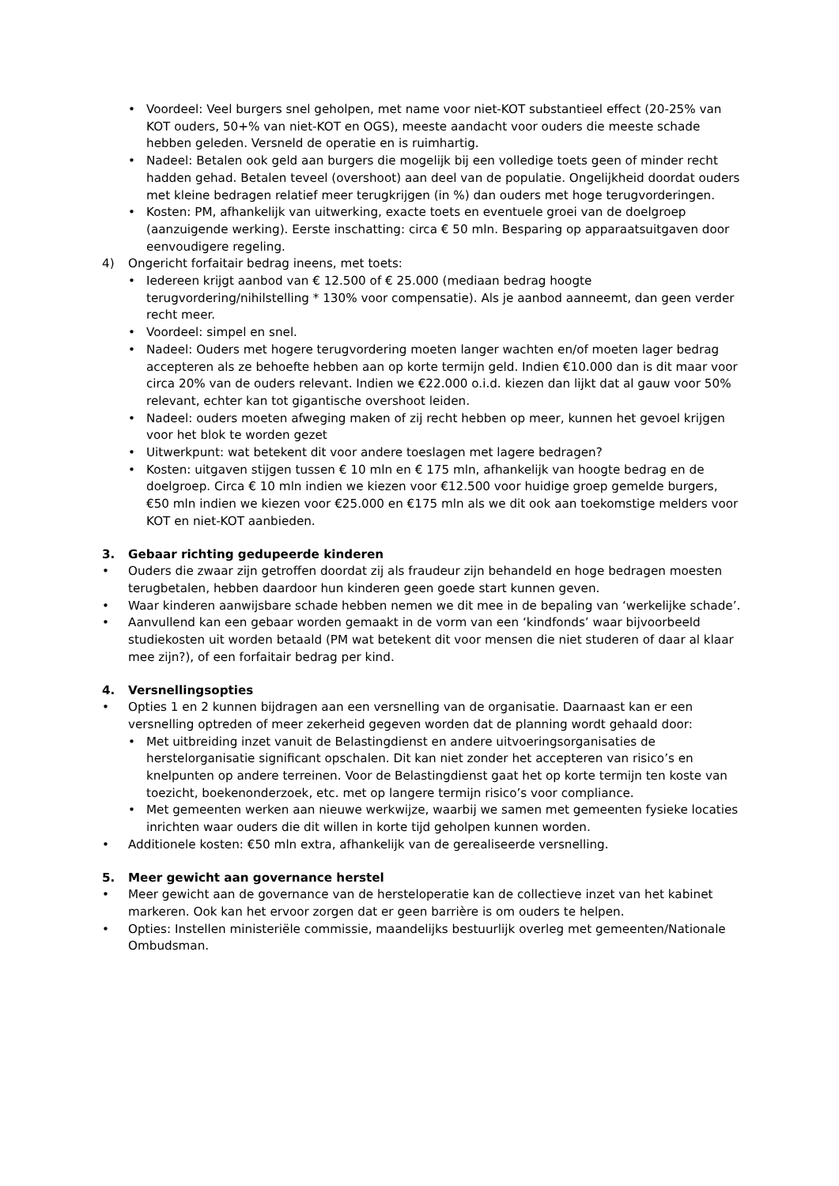• Voordeel: Veel burgers snel geholpen, met name voor niet-KOT substantieel effect (20-25% van KOT ouders, 50+% van niet-KOT en OGS), meeste aandacht voor ouders die meeste schade hebben geleden. Versneld de operatie en is ruimhartig.
• Nadeel: Betalen ook geld aan burgers die mogelijk bij een volledige toets geen of minder recht hadden gehad. Betalen teveel (overshoot) aan deel van de populatie. Ongelijkheid doordat ouders met kleine bedragen relatief meer terugkrijgen (in %) dan ouders met hoge terugvorderingen.
• Kosten: PM, afhankelijk van uitwerking, exacte toets en eventuele groei van de doelgroep (aanzuigende werking). Eerste inschatting: circa € 50 mln. Besparing op apparaatsuitgaven door eenvoudigere regeling.
4) Ongericht forfaitair bedrag ineens, met toets:
• Iedereen krijgt aanbod van € 12.500 of € 25.000 (mediaan bedrag hoogte terugvordering/nihilstelling * 130% voor compensatie). Als je aanbod aanneemt, dan geen verder recht meer.
• Voordeel: simpel en snel.
• Nadeel: Ouders met hogere terugvordering moeten langer wachten en/of moeten lager bedrag accepteren als ze behoefte hebben aan op korte termijn geld. Indien €10.000 dan is dit maar voor circa 20% van de ouders relevant. Indien we €22.000 o.i.d. kiezen dan lijkt dat al gauw voor 50% relevant, echter kan tot gigantische overshoot leiden.
• Nadeel: ouders moeten afweging maken of zij recht hebben op meer, kunnen het gevoel krijgen voor het blok te worden gezet
• Uitwerkpunt: wat betekent dit voor andere toeslagen met lagere bedragen?
• Kosten: uitgaven stijgen tussen € 10 mln en € 175 mln, afhankelijk van hoogte bedrag en de doelgroep. Circa € 10 mln indien we kiezen voor €12.500 voor huidige groep gemelde burgers, €50 mln indien we kiezen voor €25.000 en €175 mln als we dit ook aan toekomstige melders voor KOT en niet-KOT aanbieden.
3. Gebaar richting gedupeerde kinderen
• Ouders die zwaar zijn getroffen doordat zij als fraudeur zijn behandeld en hoge bedragen moesten terugbetalen, hebben daardoor hun kinderen geen goede start kunnen geven.
• Waar kinderen aanwijsbare schade hebben nemen we dit mee in de bepaling van ‘werkelijke schade’.
• Aanvullend kan een gebaar worden gemaakt in de vorm van een ‘kindfonds’ waar bijvoorbeeld studiekosten uit worden betaald (PM wat betekent dit voor mensen die niet studeren of daar al klaar mee zijn?), of een forfaitair bedrag per kind.
4. Versnellingsopties
• Opties 1 en 2 kunnen bijdragen aan een versnelling van de organisatie. Daarnaast kan er een versnelling optreden of meer zekerheid gegeven worden dat de planning wordt gehaald door:
• Met uitbreiding inzet vanuit de Belastingdienst en andere uitvoeringsorganisaties de herstelorganisatie significant opschalen. Dit kan niet zonder het accepteren van risico’s en knelpunten op andere terreinen. Voor de Belastingdienst gaat het op korte termijn ten koste van toezicht, boekenonderzoek, etc. met op langere termijn risico’s voor compliance.
• Met gemeenten werken aan nieuwe werkwijze, waarbij we samen met gemeenten fysieke locaties inrichten waar ouders die dit willen in korte tijd geholpen kunnen worden.
• Additionele kosten: €50 mln extra, afhankelijk van de gerealiseerde versnelling.
5. Meer gewicht aan governance herstel
• Meer gewicht aan de governance van de hersteloperatie kan de collectieve inzet van het kabinet markeren. Ook kan het ervoor zorgen dat er geen barrière is om ouders te helpen.
• Opties: Instellen ministeriële commissie, maandelijks bestuurlijk overleg met gemeenten/Nationale Ombudsman.